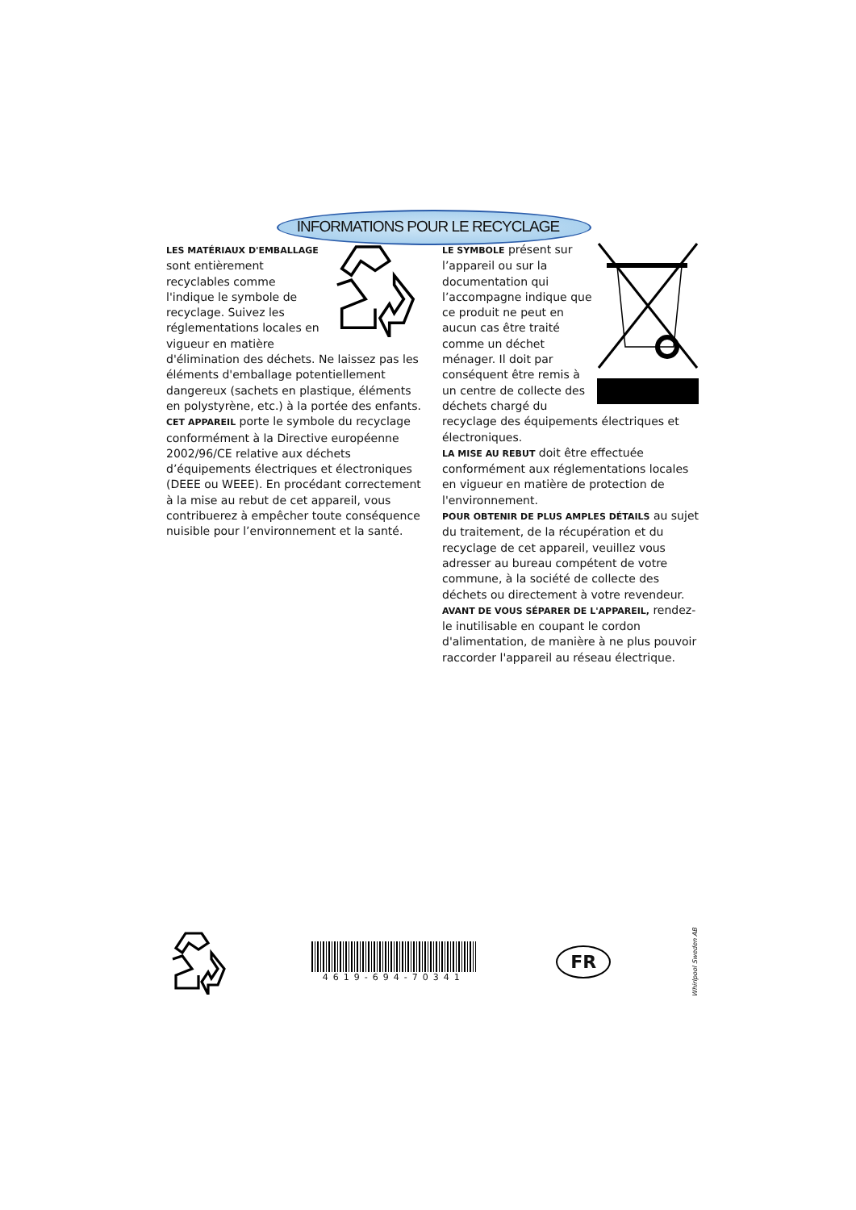INFORMATIONS POUR LE RECYCLAGE
LES MATÉRIAUX D'EMBALLAGE sont entièrement recyclables comme l'indique le symbole de recyclage. Suivez les réglementations locales en vigueur en matière d'élimination des déchets. Ne laissez pas les éléments d'emballage potentiellement dangereux (sachets en plastique, éléments en polystyrène, etc.) à la portée des enfants.
CET APPAREIL porte le symbole du recyclage conformément à la Directive européenne 2002/96/CE relative aux déchets d’équipements électriques et électroniques (DEEE ou WEEE). En procédant correctement à la mise au rebut de cet appareil, vous contribuerez à empêcher toute conséquence nuisible pour l’environnement et la santé.
LE SYMBOLE présent sur l’appareil ou sur la documentation qui l’accompagne indique que ce produit ne peut en aucun cas être traité comme un déchet ménager. Il doit par conséquent être remis à un centre de collecte des déchets chargé du recyclage des équipements électriques et électroniques.
LA MISE AU REBUT doit être effectuée conformément aux réglementations locales en vigueur en matière de protection de l'environnement.
POUR OBTENIR DE PLUS AMPLES DÉTAILS au sujet du traitement, de la récupération et du recyclage de cet appareil, veuillez vous adresser au bureau compétent de votre commune, à la société de collecte des déchets ou directement à votre revendeur.
AVANT DE VOUS SÉPARER DE L'APPAREIL, rendez-le inutilisable en coupant le cordon d'alimentation, de manière à ne plus pouvoir raccorder l'appareil au réseau électrique.
4619-694-70341
FR Whirlpool Sweden AB